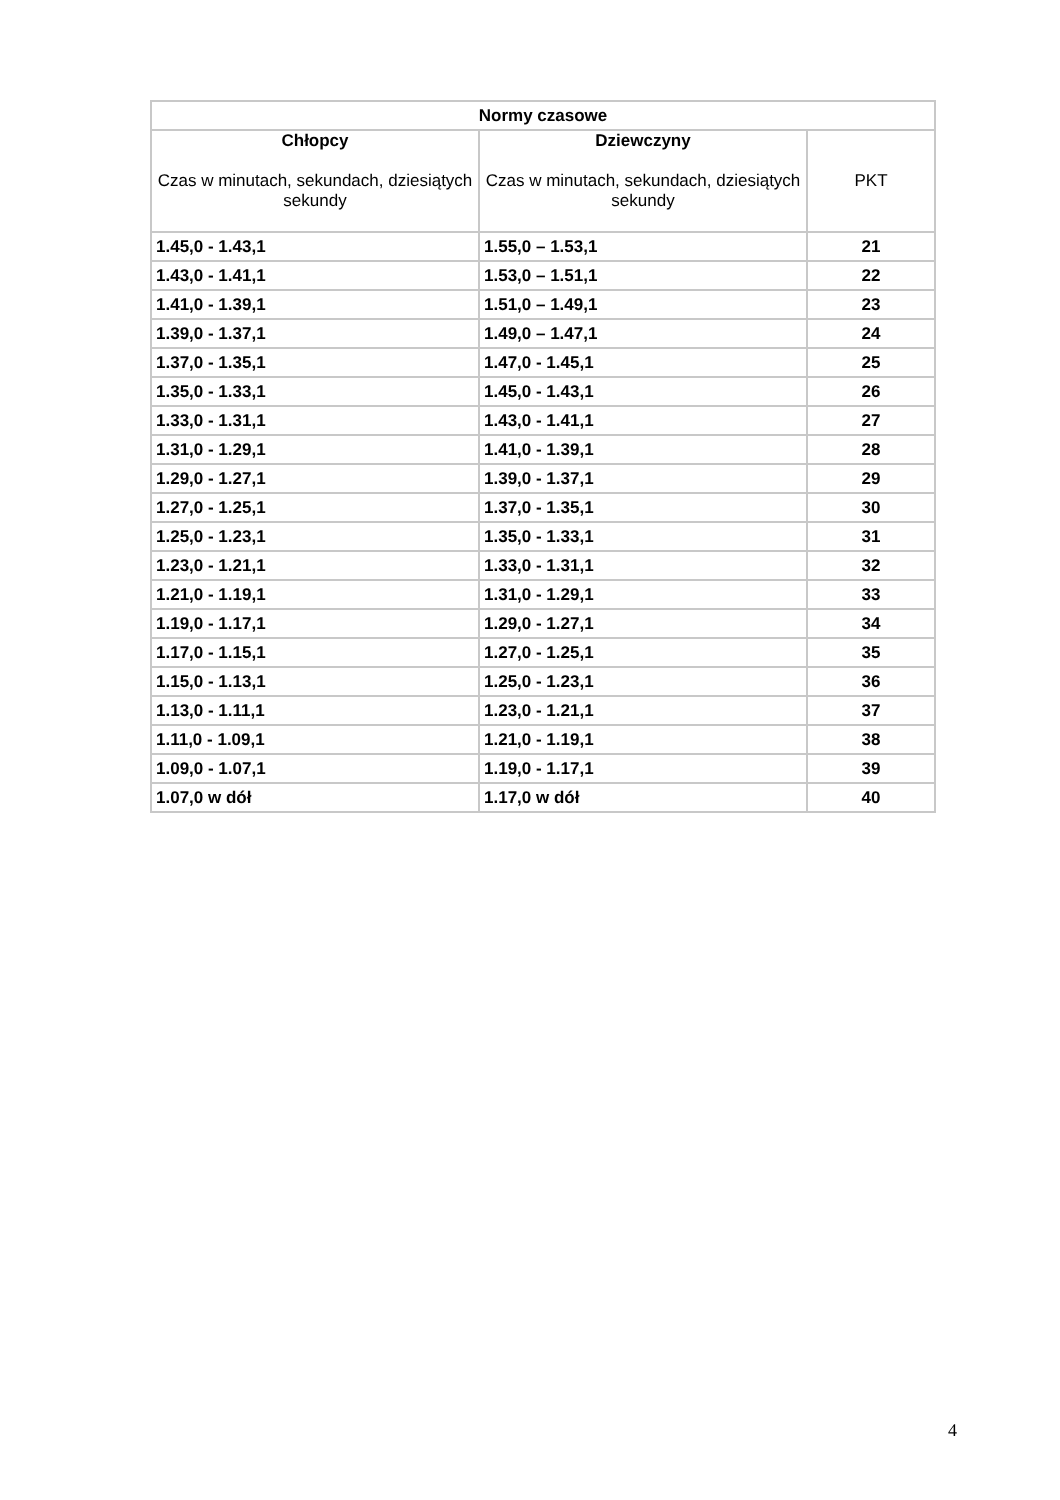| Normy czasowe | | |
| --- | --- | --- |
| Chłopcy Czas w minutach, sekundach, dziesiątych sekundy | Dziewczyny Czas w minutach, sekundach, dziesiątych sekundy | PKT |
| 1.45,0 - 1.43,1 | 1.55,0 – 1.53,1 | 21 |
| 1.43,0 - 1.41,1 | 1.53,0 – 1.51,1 | 22 |
| 1.41,0 - 1.39,1 | 1.51,0 – 1.49,1 | 23 |
| 1.39,0 - 1.37,1 | 1.49,0 – 1.47,1 | 24 |
| 1.37,0 - 1.35,1 | 1.47,0 - 1.45,1 | 25 |
| 1.35,0 - 1.33,1 | 1.45,0 - 1.43,1 | 26 |
| 1.33,0 - 1.31,1 | 1.43,0 - 1.41,1 | 27 |
| 1.31,0 - 1.29,1 | 1.41,0 - 1.39,1 | 28 |
| 1.29,0 - 1.27,1 | 1.39,0 - 1.37,1 | 29 |
| 1.27,0 - 1.25,1 | 1.37,0 - 1.35,1 | 30 |
| 1.25,0 - 1.23,1 | 1.35,0 - 1.33,1 | 31 |
| 1.23,0 - 1.21,1 | 1.33,0 - 1.31,1 | 32 |
| 1.21,0 - 1.19,1 | 1.31,0 - 1.29,1 | 33 |
| 1.19,0 - 1.17,1 | 1.29,0 - 1.27,1 | 34 |
| 1.17,0 - 1.15,1 | 1.27,0 - 1.25,1 | 35 |
| 1.15,0 - 1.13,1 | 1.25,0 - 1.23,1 | 36 |
| 1.13,0 - 1.11,1 | 1.23,0 - 1.21,1 | 37 |
| 1.11,0 - 1.09,1 | 1.21,0 - 1.19,1 | 38 |
| 1.09,0 - 1.07,1 | 1.19,0 - 1.17,1 | 39 |
| 1.07,0 w dół | 1.17,0 w dół | 40 |
4